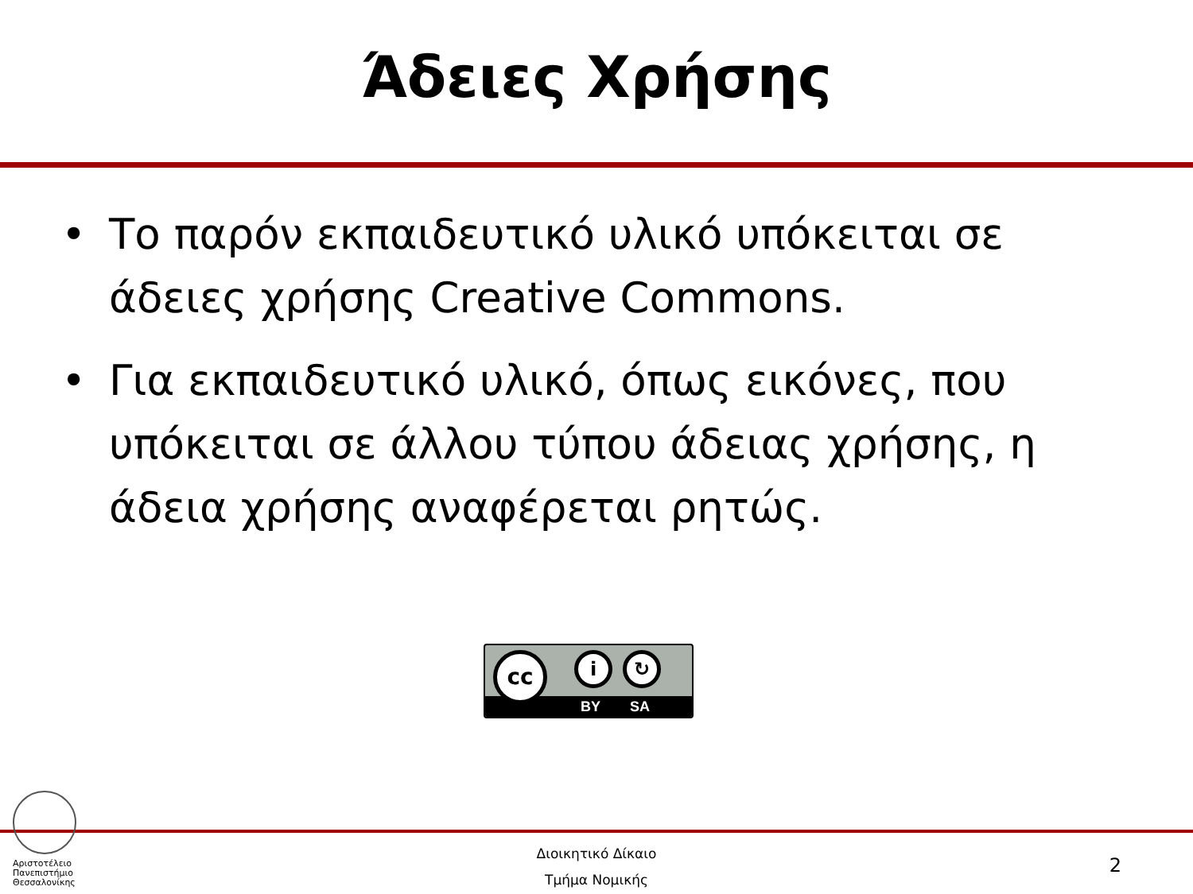Άδειες Χρήσης
• Το παρόν εκπαιδευτικό υλικό υπόκειται σε άδειες χρήσης Creative Commons.
• Για εκπαιδευτικό υλικό, όπως εικόνες, που υπόκειται σε άλλου τύπου άδειας χρήσης, η άδεια χρήσης αναφέρεται ρητώς.
BY SA
cc i ↻
Αριστοτέλειο
Πανεπιστήμιο
Θεσσαλονίκης
Διοικητικό Δίκαιο
Τμήμα Νομικής
2